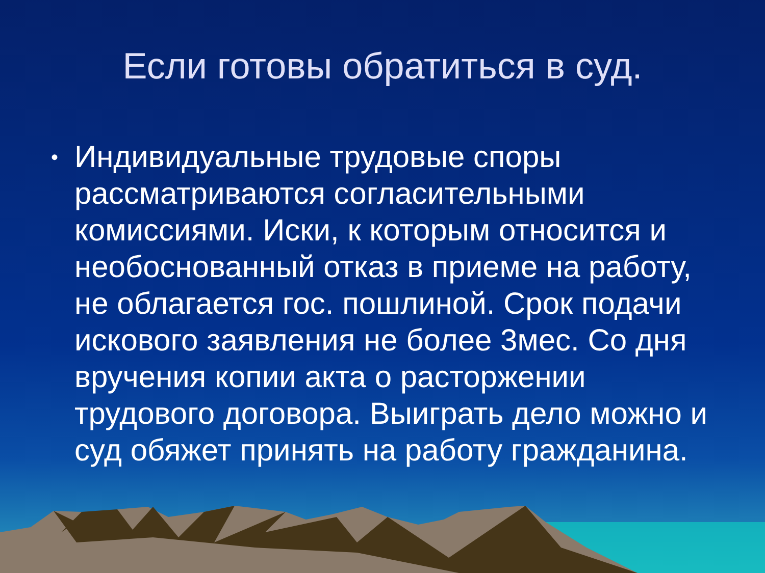Если готовы обратиться в суд.
• Индивидуальные трудовые споры рассматриваются согласительными комиссиями. Иски, к которым относится и необоснованный отказ в приеме на работу, не облагается гос. пошлиной. Срок подачи искового заявления не более 3мес. Со дня вручения копии акта о расторжении трудового договора. Выиграть дело можно и суд обяжет принять на работу гражданина.